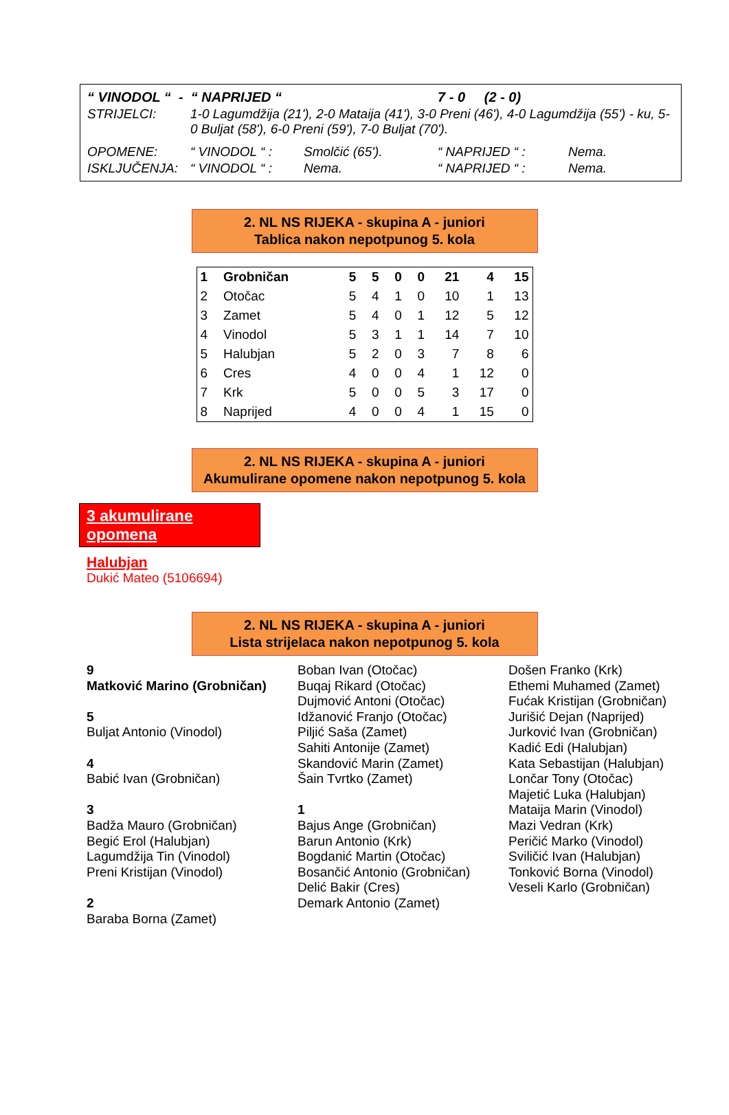| “ VINODOL “ - “ NAPRIJED “ | | | 7 - 0 (2 - 0) | |
| STRIJELCI: | 1-0 Lagumdžija (21'), 2-0 Mataija (41'), 3-0 Preni (46'), 4-0 Lagumdžija (55') - ku, 5-0 Buljat (58'), 6-0 Preni (59'), 7-0 Buljat (70'). | | | |
| OPOMENE: | “ VINODOL “ : | Smolčić (65'). | “ NAPRIJED “ : | Nema. |
| ISKLJUČENJA: | “ VINODOL “ : | Nema. | “ NAPRIJED “ : | Nema. |
2. NL NS RIJEKA - skupina A - juniori
Tablica nakon nepotpunog 5. kola
| 1 | Grobničan | 5 | 5 | 0 | 0 | 21 | 4 | 15 |
| 2 | Otočac | 5 | 4 | 1 | 0 | 10 | 1 | 13 |
| 3 | Zamet | 5 | 4 | 0 | 1 | 12 | 5 | 12 |
| 4 | Vinodol | 5 | 3 | 1 | 1 | 14 | 7 | 10 |
| 5 | Halubjan | 5 | 2 | 0 | 3 | 7 | 8 | 6 |
| 6 | Cres | 4 | 0 | 0 | 4 | 1 | 12 | 0 |
| 7 | Krk | 5 | 0 | 0 | 5 | 3 | 17 | 0 |
| 8 | Naprijed | 4 | 0 | 0 | 4 | 1 | 15 | 0 |
2. NL NS RIJEKA - skupina A - juniori
Akumulirane opomene nakon nepotpunog 5. kola
3 akumulirane opomena
Halubjan
Dukić Mateo (5106694)
2. NL NS RIJEKA - skupina A - juniori
Lista strijelaca nakon nepotpunog 5. kola
9
Matković Marino (Grobničan)
5
Buljat Antonio (Vinodol)
4
Babić Ivan (Grobničan)
3
Badža Mauro (Grobničan)
Begić Erol (Halubjan)
Lagumdžija Tin (Vinodol)
Preni Kristijan (Vinodol)
2
Baraba Borna (Zamet)
Boban Ivan (Otočac)
Buqaj Rikard (Otočac)
Dujmović Antoni (Otočac)
Idžanović Franjo (Otočac)
Piljić Saša (Zamet)
Sahiti Antonije (Zamet)
Skandović Marin (Zamet)
Šain Tvrtko (Zamet)
1
Bajus Ange (Grobničan)
Barun Antonio (Krk)
Bogdanić Martin (Otočac)
Bosančić Antonio (Grobničan)
Delić Bakir (Cres)
Demark Antonio (Zamet)
Došen Franko (Krk)
Ethemi Muhamed (Zamet)
Fućak Kristijan (Grobničan)
Jurišić Dejan (Naprijed)
Jurković Ivan (Grobničan)
Kadić Edi (Halubjan)
Kata Sebastijan (Halubjan)
Lončar Tony (Otočac)
Majetić Luka (Halubjan)
Mataija Marin (Vinodol)
Mazi Vedran (Krk)
Peričić Marko (Vinodol)
Sviličić Ivan (Halubjan)
Tonković Borna (Vinodol)
Veseli Karlo (Grobničan)